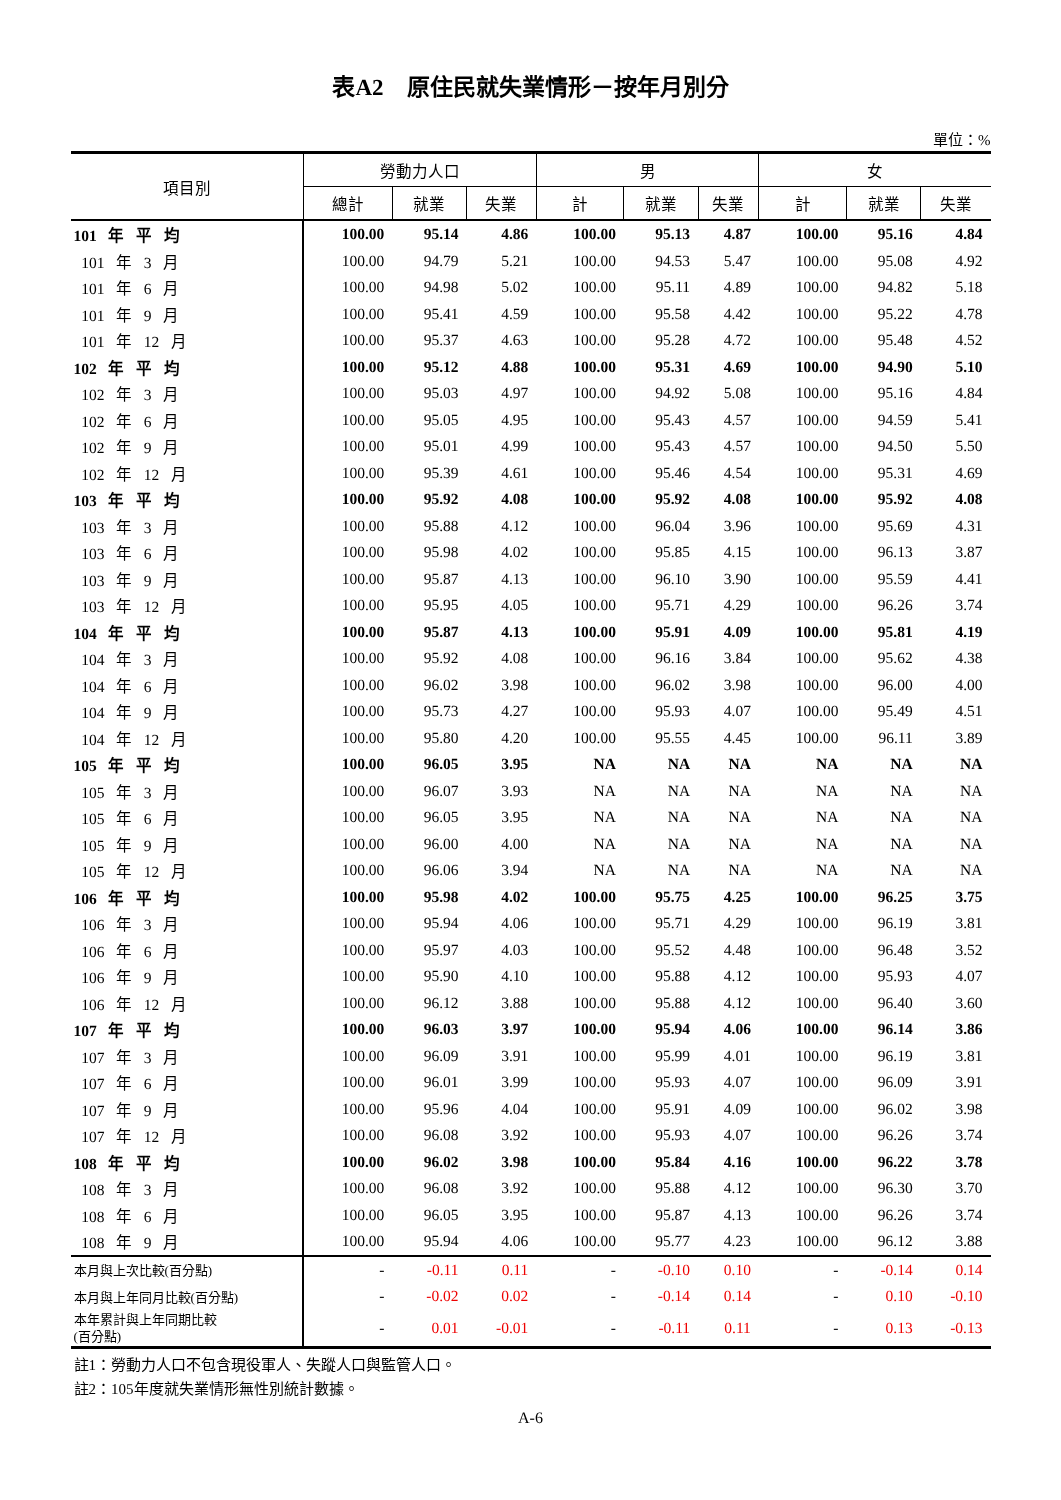表A2　原住民就失業情形－按年月別分
單位：%
| 項目別 | 勞動力人口 | | | 男 | | | 女 | | |
| --- | --- | --- | --- | --- | --- | --- | --- | --- | --- |
| | 總計 | 就業 | 失業 | 計 | 就業 | 失業 | 計 | 就業 | 失業 |
| 101 年 平 均 | 100.00 | 95.14 | 4.86 | 100.00 | 95.13 | 4.87 | 100.00 | 95.16 | 4.84 |
| 101 年 3 月 | 100.00 | 94.79 | 5.21 | 100.00 | 94.53 | 5.47 | 100.00 | 95.08 | 4.92 |
| 101 年 6 月 | 100.00 | 94.98 | 5.02 | 100.00 | 95.11 | 4.89 | 100.00 | 94.82 | 5.18 |
| 101 年 9 月 | 100.00 | 95.41 | 4.59 | 100.00 | 95.58 | 4.42 | 100.00 | 95.22 | 4.78 |
| 101 年 12 月 | 100.00 | 95.37 | 4.63 | 100.00 | 95.28 | 4.72 | 100.00 | 95.48 | 4.52 |
| 102 年 平 均 | 100.00 | 95.12 | 4.88 | 100.00 | 95.31 | 4.69 | 100.00 | 94.90 | 5.10 |
| 102 年 3 月 | 100.00 | 95.03 | 4.97 | 100.00 | 94.92 | 5.08 | 100.00 | 95.16 | 4.84 |
| 102 年 6 月 | 100.00 | 95.05 | 4.95 | 100.00 | 95.43 | 4.57 | 100.00 | 94.59 | 5.41 |
| 102 年 9 月 | 100.00 | 95.01 | 4.99 | 100.00 | 95.43 | 4.57 | 100.00 | 94.50 | 5.50 |
| 102 年 12 月 | 100.00 | 95.39 | 4.61 | 100.00 | 95.46 | 4.54 | 100.00 | 95.31 | 4.69 |
| 103 年 平 均 | 100.00 | 95.92 | 4.08 | 100.00 | 95.92 | 4.08 | 100.00 | 95.92 | 4.08 |
| 103 年 3 月 | 100.00 | 95.88 | 4.12 | 100.00 | 96.04 | 3.96 | 100.00 | 95.69 | 4.31 |
| 103 年 6 月 | 100.00 | 95.98 | 4.02 | 100.00 | 95.85 | 4.15 | 100.00 | 96.13 | 3.87 |
| 103 年 9 月 | 100.00 | 95.87 | 4.13 | 100.00 | 96.10 | 3.90 | 100.00 | 95.59 | 4.41 |
| 103 年 12 月 | 100.00 | 95.95 | 4.05 | 100.00 | 95.71 | 4.29 | 100.00 | 96.26 | 3.74 |
| 104 年 平 均 | 100.00 | 95.87 | 4.13 | 100.00 | 95.91 | 4.09 | 100.00 | 95.81 | 4.19 |
| 104 年 3 月 | 100.00 | 95.92 | 4.08 | 100.00 | 96.16 | 3.84 | 100.00 | 95.62 | 4.38 |
| 104 年 6 月 | 100.00 | 96.02 | 3.98 | 100.00 | 96.02 | 3.98 | 100.00 | 96.00 | 4.00 |
| 104 年 9 月 | 100.00 | 95.73 | 4.27 | 100.00 | 95.93 | 4.07 | 100.00 | 95.49 | 4.51 |
| 104 年 12 月 | 100.00 | 95.80 | 4.20 | 100.00 | 95.55 | 4.45 | 100.00 | 96.11 | 3.89 |
| 105 年 平 均 | 100.00 | 96.05 | 3.95 | NA | NA | NA | NA | NA | NA |
| 105 年 3 月 | 100.00 | 96.07 | 3.93 | NA | NA | NA | NA | NA | NA |
| 105 年 6 月 | 100.00 | 96.05 | 3.95 | NA | NA | NA | NA | NA | NA |
| 105 年 9 月 | 100.00 | 96.00 | 4.00 | NA | NA | NA | NA | NA | NA |
| 105 年 12 月 | 100.00 | 96.06 | 3.94 | NA | NA | NA | NA | NA | NA |
| 106 年 平 均 | 100.00 | 95.98 | 4.02 | 100.00 | 95.75 | 4.25 | 100.00 | 96.25 | 3.75 |
| 106 年 3 月 | 100.00 | 95.94 | 4.06 | 100.00 | 95.71 | 4.29 | 100.00 | 96.19 | 3.81 |
| 106 年 6 月 | 100.00 | 95.97 | 4.03 | 100.00 | 95.52 | 4.48 | 100.00 | 96.48 | 3.52 |
| 106 年 9 月 | 100.00 | 95.90 | 4.10 | 100.00 | 95.88 | 4.12 | 100.00 | 95.93 | 4.07 |
| 106 年 12 月 | 100.00 | 96.12 | 3.88 | 100.00 | 95.88 | 4.12 | 100.00 | 96.40 | 3.60 |
| 107 年 平 均 | 100.00 | 96.03 | 3.97 | 100.00 | 95.94 | 4.06 | 100.00 | 96.14 | 3.86 |
| 107 年 3 月 | 100.00 | 96.09 | 3.91 | 100.00 | 95.99 | 4.01 | 100.00 | 96.19 | 3.81 |
| 107 年 6 月 | 100.00 | 96.01 | 3.99 | 100.00 | 95.93 | 4.07 | 100.00 | 96.09 | 3.91 |
| 107 年 9 月 | 100.00 | 95.96 | 4.04 | 100.00 | 95.91 | 4.09 | 100.00 | 96.02 | 3.98 |
| 107 年 12 月 | 100.00 | 96.08 | 3.92 | 100.00 | 95.93 | 4.07 | 100.00 | 96.26 | 3.74 |
| 108 年 平 均 | 100.00 | 96.02 | 3.98 | 100.00 | 95.84 | 4.16 | 100.00 | 96.22 | 3.78 |
| 108 年 3 月 | 100.00 | 96.08 | 3.92 | 100.00 | 95.88 | 4.12 | 100.00 | 96.30 | 3.70 |
| 108 年 6 月 | 100.00 | 96.05 | 3.95 | 100.00 | 95.87 | 4.13 | 100.00 | 96.26 | 3.74 |
| 108 年 9 月 | 100.00 | 95.94 | 4.06 | 100.00 | 95.77 | 4.23 | 100.00 | 96.12 | 3.88 |
| 本月與上次比較(百分點) | - | -0.11 | 0.11 | - | -0.10 | 0.10 | - | -0.14 | 0.14 |
| 本月與上年同月比較(百分點) | - | -0.02 | 0.02 | - | -0.14 | 0.14 | - | 0.10 | -0.10 |
| 本年累計與上年同期比較 (百分點) | - | 0.01 | -0.01 | - | -0.11 | 0.11 | - | 0.13 | -0.13 |
註1：勞動力人口不包含現役軍人、失蹤人口與監管人口。
註2：105年度就失業情形無性別統計數據。
A-6